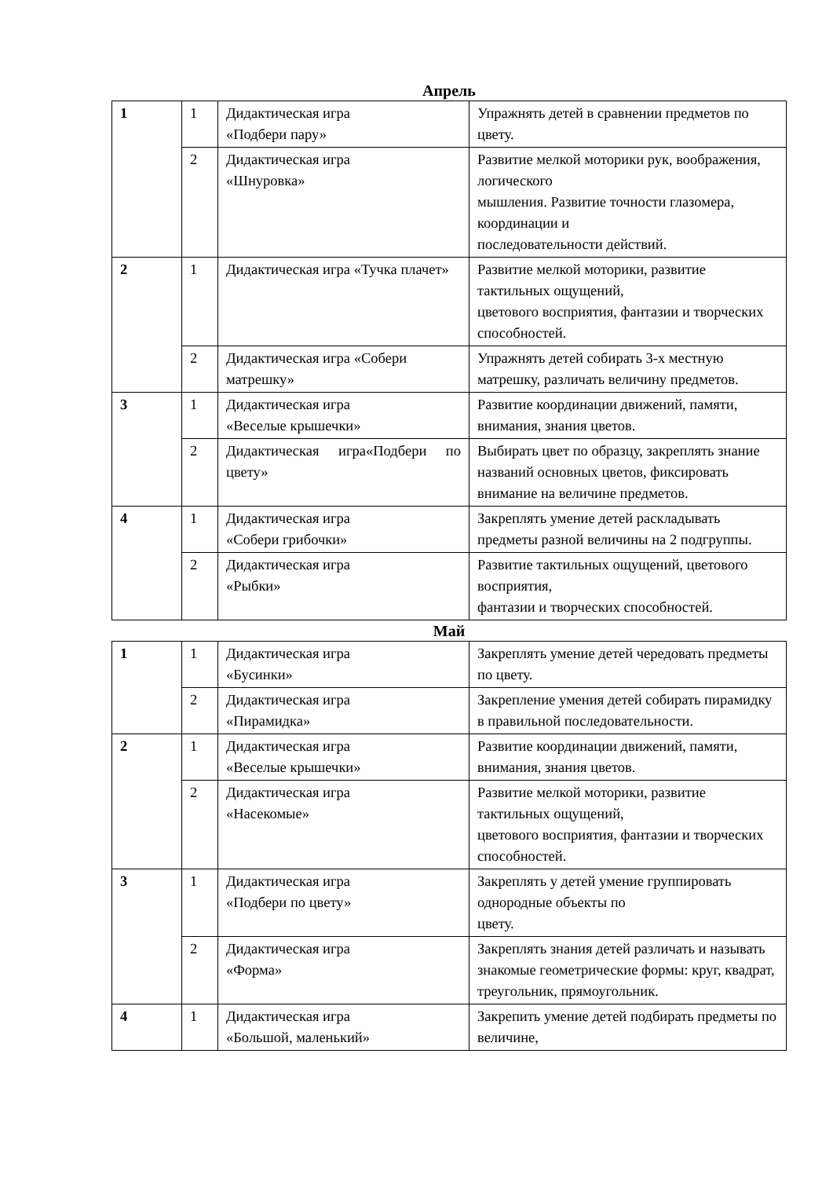Апрель
| 1 | 1 | Дидактическая игра «Подбери пару» | Упражнять детей в сравнении предметов по цвету. |
| | 2 | Дидактическая игра «Шнуровка» | Развитие мелкой моторики рук, воображения, логического мышления. Развитие точности глазомера, координации и последовательности действий. |
| 2 | 1 | Дидактическая игра «Тучка плачет» | Развитие мелкой моторики, развитие тактильных ощущений, цветового восприятия, фантазии и творческих способностей. |
| | 2 | Дидактическая игра «Собери матрешку» | Упражнять детей собирать 3-х местную матрешку, различать величину предметов. |
| 3 | 1 | Дидактическая игра «Веселые крышечки» | Развитие координации движений, памяти, внимания, знания цветов. |
| | 2 | Дидактическая игра«Подбери по цвету» | Выбирать цвет по образцу, закреплять знание названий основных цветов, фиксировать внимание на величине предметов. |
| 4 | 1 | Дидактическая игра «Собери грибочки» | Закреплять умение детей раскладывать предметы разной величины на 2 подгруппы. |
| | 2 | Дидактическая игра «Рыбки» | Развитие тактильных ощущений, цветового восприятия, фантазии и творческих способностей. |
Май
| 1 | 1 | Дидактическая игра «Бусинки» | Закреплять умение детей чередовать предметы по цвету. |
| | 2 | Дидактическая игра «Пирамидка» | Закрепление умения детей собирать пирамидку в правильной последовательности. |
| 2 | 1 | Дидактическая игра «Веселые крышечки» | Развитие координации движений, памяти, внимания, знания цветов. |
| | 2 | Дидактическая игра «Насекомые» | Развитие мелкой моторики, развитие тактильных ощущений, цветового восприятия, фантазии и творческих способностей. |
| 3 | 1 | Дидактическая игра «Подбери по цвету» | Закреплять у детей умение группировать однородные объекты по цвету. |
| | 2 | Дидактическая игра «Форма» | Закреплять знания детей различать и называть знакомые геометрические формы: круг, квадрат, треугольник, прямоугольник. |
| 4 | 1 | Дидактическая игра «Большой, маленький» | Закрепить умение детей подбирать предметы по величине, |